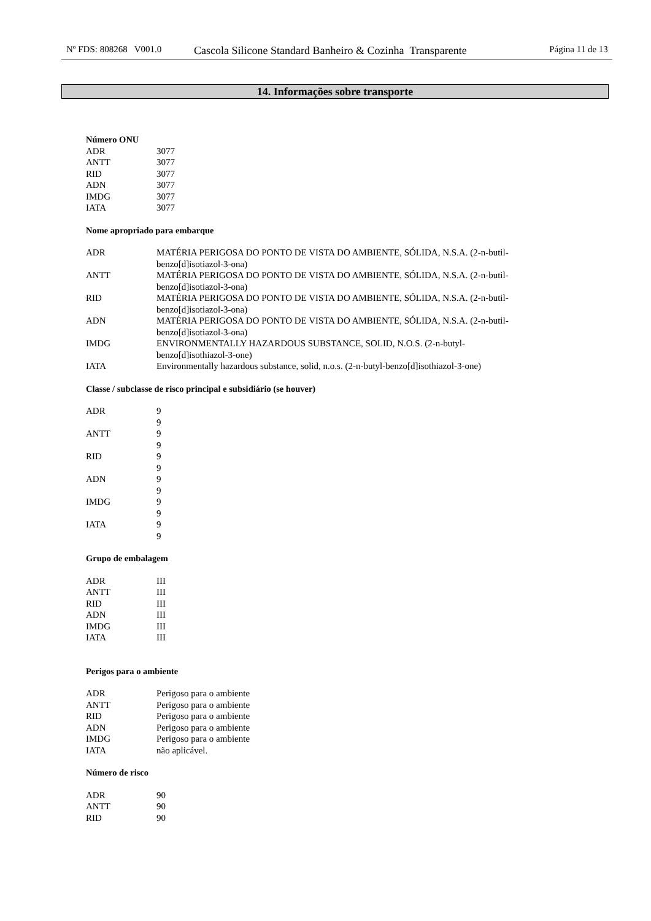Nº FDS: 808268 V001.0
Cascola Silicone Standard Banheiro & Cozinha Transparente
Página 11 de 13
14. Informações sobre transporte
Número ONU
| ADR | 3077 |
| ANTT | 3077 |
| RID | 3077 |
| ADN | 3077 |
| IMDG | 3077 |
| IATA | 3077 |
Nome apropriado para embarque
| ADR | MATÉRIA PERIGOSA DO PONTO DE VISTA DO AMBIENTE, SÓLIDA, N.S.A. (2-n-butil- benzo[d]isotiazol-3-ona) |
| ANTT | MATÉRIA PERIGOSA DO PONTO DE VISTA DO AMBIENTE, SÓLIDA, N.S.A. (2-n-butil- benzo[d]isotiazol-3-ona) |
| RID | MATÉRIA PERIGOSA DO PONTO DE VISTA DO AMBIENTE, SÓLIDA, N.S.A. (2-n-butil- benzo[d]isotiazol-3-ona) |
| ADN | MATÉRIA PERIGOSA DO PONTO DE VISTA DO AMBIENTE, SÓLIDA, N.S.A. (2-n-butil- benzo[d]isotiazol-3-ona) |
| IMDG | ENVIRONMENTALLY HAZARDOUS SUBSTANCE, SOLID, N.O.S. (2-n-butyl- benzo[d]isothiazol-3-one) |
| IATA | Environmentally hazardous substance, solid, n.o.s. (2-n-butyl-benzo[d]isothiazol-3-one) |
Classe / subclasse de risco principal e subsidiário (se houver)
| ADR | 9 9 |
| ANTT | 9 9 |
| RID | 9 9 |
| ADN | 9 9 |
| IMDG | 9 9 |
| IATA | 9 9 |
Grupo de embalagem
| ADR | III |
| ANTT | III |
| RID | III |
| ADN | III |
| IMDG | III |
| IATA | III |
Perigos para o ambiente
| ADR | Perigoso para o ambiente |
| ANTT | Perigoso para o ambiente |
| RID | Perigoso para o ambiente |
| ADN | Perigoso para o ambiente |
| IMDG | Perigoso para o ambiente |
| IATA | não aplicável. |
Número de risco
| ADR | 90 |
| ANTT | 90 |
| RID | 90 |